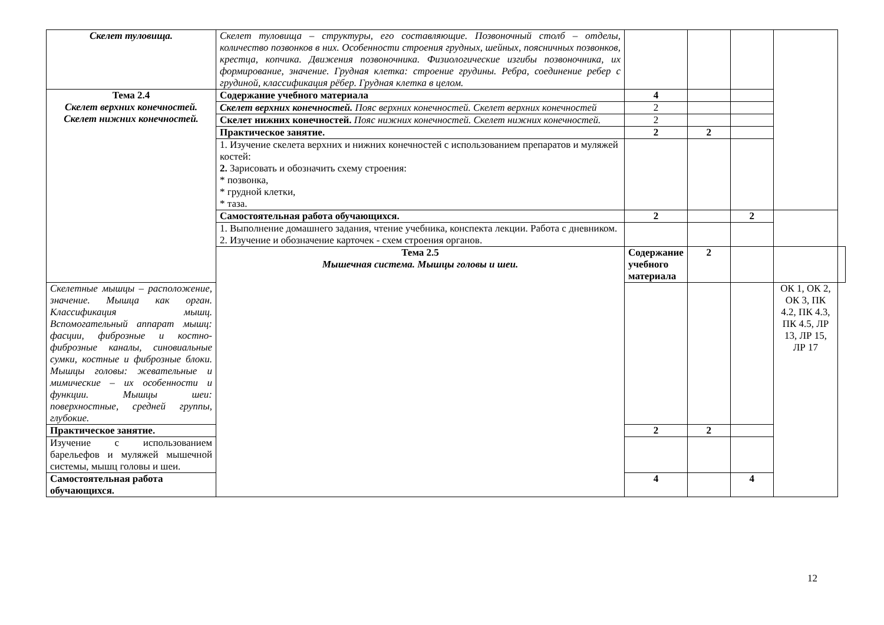| Скелет туловища. | Скелет туловища – структуры, его составляющие. Позвоночный столб – отделы, количество позвонков в них. Особенности строения грудных, шейных, поясничных позвонков, крестца, копчика. Движения позвоночника. Физиологические изгибы позвоночника, их формирование, значение. Грудная клетка: строение грудины. Ребра, соединение ребер с грудиной, классификация рёбер. Грудная клетка в целом. | | | | | |
| Тема 2.4 Скелет верхних конечностей. Скелет нижних конечностей. | Содержание учебного материала | 4 | | | | |
| | Скелет верхних конечностей. Пояс верхних конечностей. Скелет верхних конечностей | 2 | | | | |
| | Скелет нижних конечностей. Пояс нижних конечностей. Скелет нижних конечностей. | 2 | | | | |
| | Практическое занятие. | 2 | 2 | | | |
| | 1. Изучение скелета верхних и нижних конечностей с использованием препаратов и муляжей костей: 2. Зарисовать и обозначить схему строения: * позвонка, * грудной клетки, * таза. | | | | | |
| | Самостоятельная работа обучающихся. | 2 | | 2 | | |
| | 1. Выполнение домашнего задания, чтение учебника, конспекта лекции. Работа с дневником. 2. Изучение и обозначение карточек - схем строения органов. | | | | | |
| | Тема 2.5 Мышечная система. Мышцы головы и шеи. | Содержание учебного материала | 2 | | | |
| Скелетные мышцы – расположение, значение. Мышца как орган. Классификация мышц. Вспомогательный аппарат мышц: фасции, фиброзные и костно-фиброзные каналы, синовиальные сумки, костные и фиброзные блоки. Мышцы головы: жевательные и мимические – их особенности и функции. Мышцы шеи: поверхностные, средней группы, глубокие. | | | | | ОК 1, ОК 2, ОК 3, ПК 4.2, ПК 4.3, ПК 4.5, ЛР 13, ЛР 15, ЛР 17 | |
| Практическое занятие. | | 2 | 2 | | | |
| Изучение с использованием барельефов и муляжей мышечной системы, мышц головы и шеи. | | | | | | |
| Самостоятельная работа обучающихся. | | 4 | | 4 | | |
12